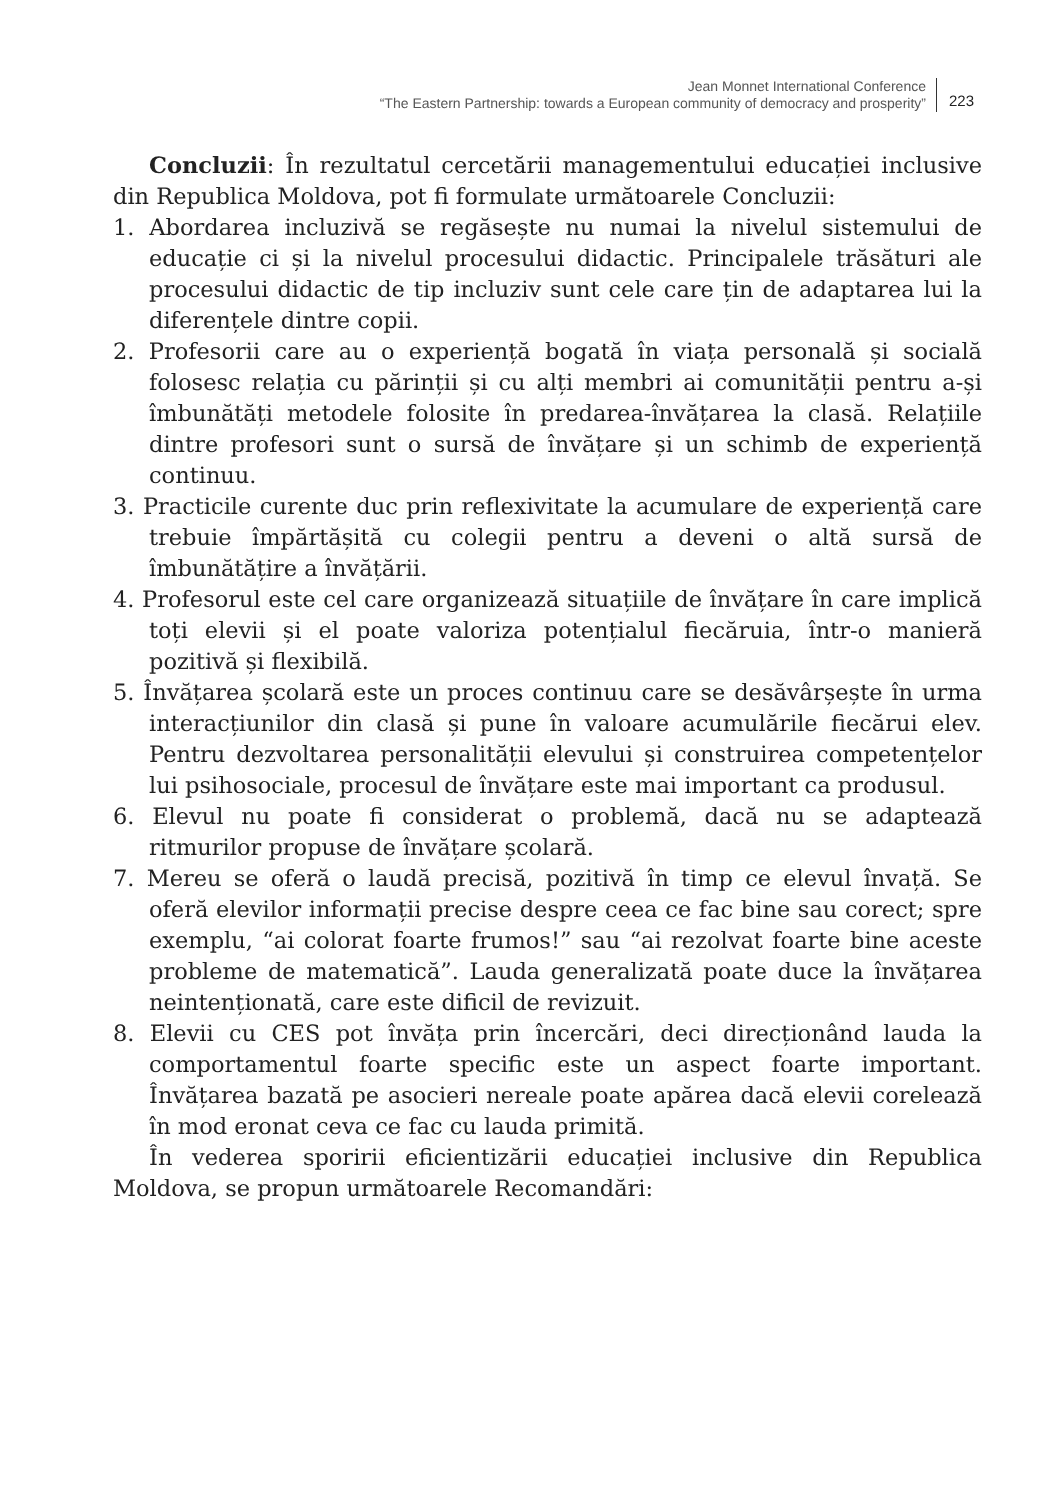Jean Monnet International Conference
“The Eastern Partnership: towards a European community of democracy and prosperity”
223
Concluzii: În rezultatul cercetării managementului educației inclusive din Republica Moldova, pot fi formulate următoarele Concluzii:
1. Abordarea incluzivă se regăsește nu numai la nivelul sistemului de educație ci și la nivelul procesului didactic. Principalele trăsături ale procesului didactic de tip incluziv sunt cele care țin de adaptarea lui la diferențele dintre copii.
2. Profesorii care au o experiență bogată în viața personală și socială folosesc relația cu părinții și cu alți membri ai comunității pentru a-și îmbunătăți metodele folosite în predarea-învățarea la clasă. Relațiile dintre profesori sunt o sursă de învățare și un schimb de experiență continuu.
3. Practicile curente duc prin reflexivitate la acumulare de experiență care trebuie împărtășită cu colegii pentru a deveni o altă sursă de îmbunătățire a învățării.
4. Profesorul este cel care organizează situațiile de învățare în care implică toți elevii și el poate valoriza potențialul fiecăruia, într-o manieră pozitivă și flexibilă.
5. Învățarea școlară este un proces continuu care se desăvârșește în urma interacțiunilor din clasă și pune în valoare acumulările fiecărui elev. Pentru dezvoltarea personalității elevului și construirea competențelor lui psihosociale, procesul de învățare este mai important ca produsul.
6. Elevul nu poate fi considerat o problemă, dacă nu se adaptează ritmurilor propuse de învățare școlară.
7. Mereu se oferă o laudă precisă, pozitivă în timp ce elevul învață. Se oferă elevilor informații precise despre ceea ce fac bine sau corect; spre exemplu, “ai colorat foarte frumos!” sau “ai rezolvat foarte bine aceste probleme de matematică”. Lauda generalizată poate duce la învățarea neintenționată, care este dificil de revizuit.
8. Elevii cu CES pot învăța prin încercări, deci direcționând lauda la comportamentul foarte specific este un aspect foarte important. Învățarea bazată pe asocieri nereale poate apărea dacă elevii corelează în mod eronat ceva ce fac cu lauda primită.
În vederea sporirii eficientizării educației inclusive din Republica Moldova, se propun următoarele Recomandări: